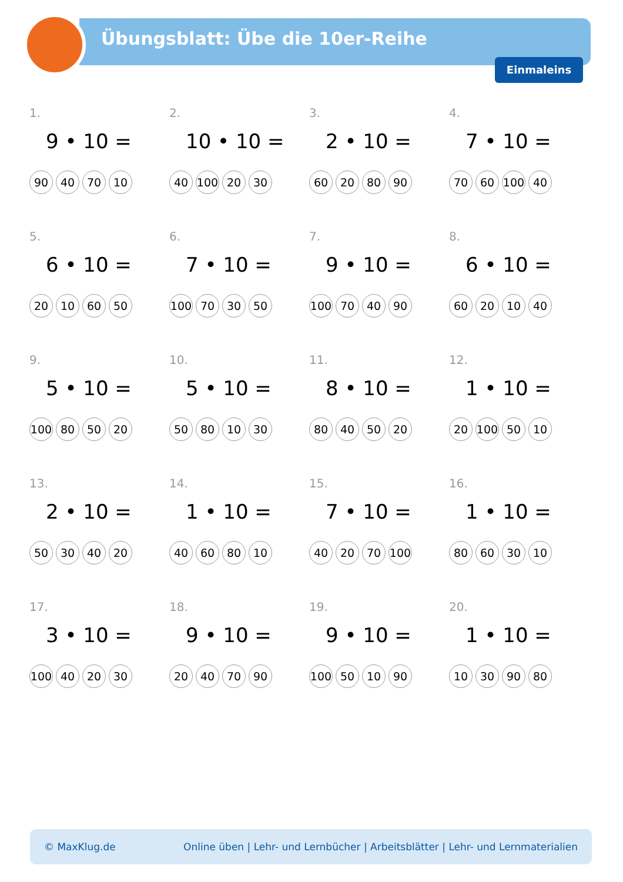Übungsblatt: Übe die 10er-Reihe
Einmaleins
1.
9 • 10 =
90 40 70 10
2.
10 • 10 =
40 100 20 30
3.
2 • 10 =
60 20 80 90
4.
7 • 10 =
70 60 100 40
5.
6 • 10 =
20 10 60 50
6.
7 • 10 =
100 70 30 50
7.
9 • 10 =
100 70 40 90
8.
6 • 10 =
60 20 10 40
9.
5 • 10 =
100 80 50 20
10.
5 • 10 =
50 80 10 30
11.
8 • 10 =
80 40 50 20
12.
1 • 10 =
20 100 50 10
13.
2 • 10 =
50 30 40 20
14.
1 • 10 =
40 60 80 10
15.
7 • 10 =
40 20 70 100
16.
1 • 10 =
80 60 30 10
17.
3 • 10 =
100 40 20 30
18.
9 • 10 =
20 40 70 90
19.
9 • 10 =
100 50 10 90
20.
1 • 10 =
10 30 90 80
© MaxKlug.de Online üben | Lehr- und Lernbücher | Arbeitsblätter | Lehr- und Lernmaterialien